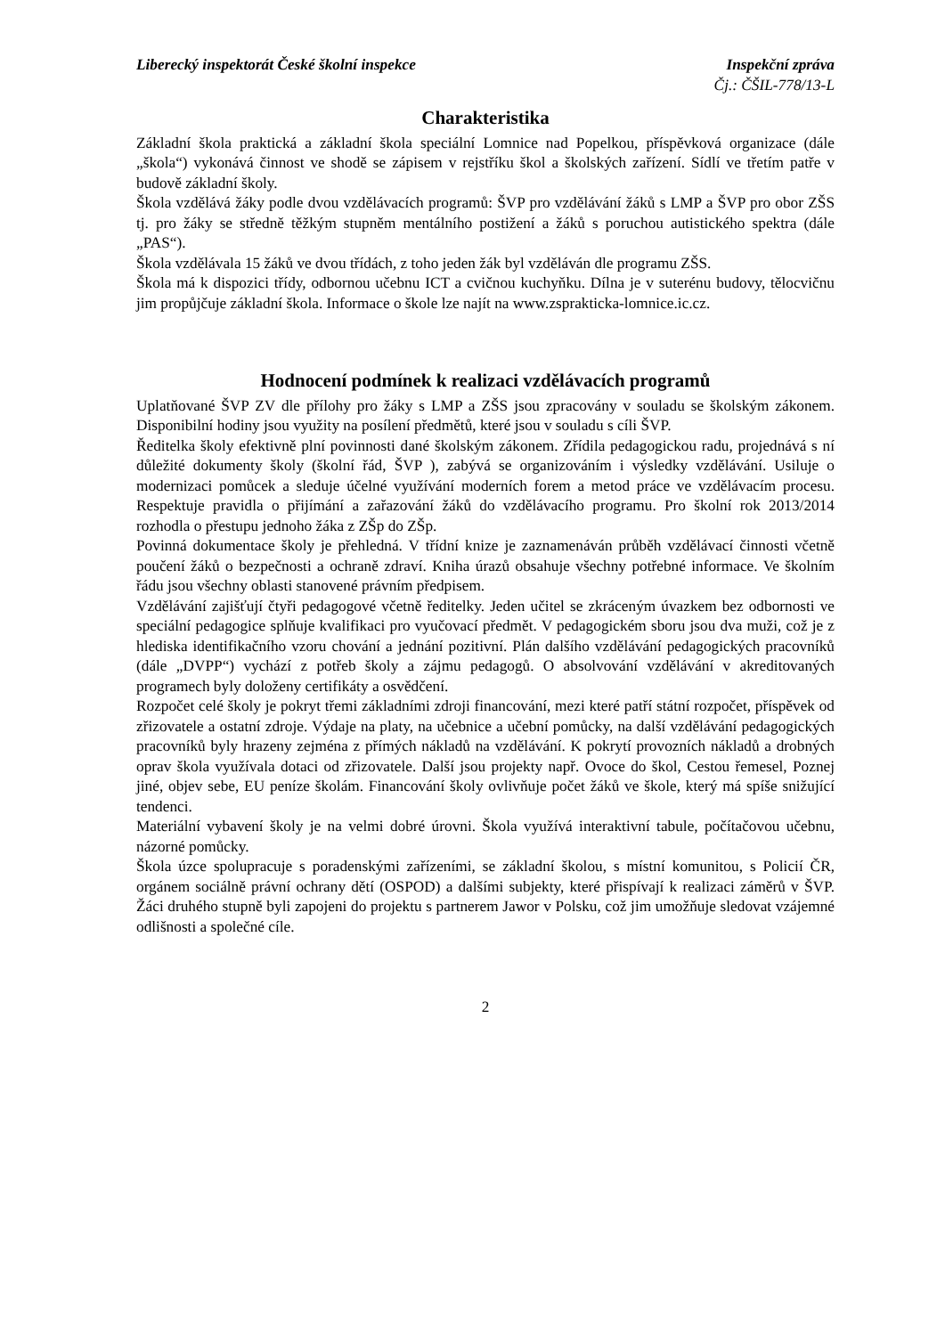Liberecký inspektorát České školní inspekce Inspekční zpráva
Čj.: ČŠIL-778/13-L
Charakteristika
Základní škola praktická a základní škola speciální Lomnice nad Popelkou, příspěvková organizace (dále „škola“) vykonává činnost ve shodě se zápisem v rejstříku škol a školských zařízení. Sídlí ve třetím patře v budově základní školy.
Škola vzdělává žáky podle dvou vzdělávacích programů: ŠVP pro vzdělávání žáků s LMP a ŠVP pro obor ZŠS tj. pro žáky se středně těžkým stupněm mentálního postižení a žáků s poruchou autistického spektra (dále „PAS“).
Škola vzdělávala 15 žáků ve dvou třídách, z toho jeden žák byl vzděláván dle programu ZŠS.
Škola má k dispozici třídy, odbornou učebnu ICT a cvičnou kuchyňku. Dílna je v suterénu budovy, tělocvičnu jim propůjčuje základní škola. Informace o škole lze najít na www.zsprakticka-lomnice.ic.cz.
Hodnocení podmínek k realizaci vzdělávacích programů
Uplatňované ŠVP ZV dle přílohy pro žáky s LMP a ZŠS jsou zpracovány v souladu se školským zákonem. Disponibilní hodiny jsou využity na posílení předmětů, které jsou v souladu s cíli ŠVP.
Ředitelka školy efektivně plní povinnosti dané školským zákonem. Zřídila pedagogickou radu, projednává s ní důležité dokumenty školy (školní řád, ŠVP ), zabývá se organizováním i výsledky vzdělávání. Usiluje o modernizaci pomůcek a sleduje účelné využívání moderních forem a metod práce ve vzdělávacím procesu. Respektuje pravidla o přijímání a zařazování žáků do vzdělávacího programu. Pro školní rok 2013/2014 rozhodla o přestupu jednoho žáka z ZŠp do ZŠp.
Povinná dokumentace školy je přehledná. V třídní knize je zaznamenáván průběh vzdělávací činnosti včetně poučení žáků o bezpečnosti a ochraně zdraví. Kniha úrazů obsahuje všechny potřebné informace. Ve školním řádu jsou všechny oblasti stanovené právním předpisem.
Vzdělávání zajišťují čtyři pedagogové včetně ředitelky. Jeden učitel se zkráceným úvazkem bez odbornosti ve speciální pedagogice splňuje kvalifikaci pro vyučovací předmět. V pedagogickém sboru jsou dva muži, což je z hlediska identifikačního vzoru chování a jednání pozitivní. Plán dalšího vzdělávání pedagogických pracovníků (dále „DVPP“) vychází z potřeb školy a zájmu pedagogů. O absolvování vzdělávání v akreditovaných programech byly doloženy certifikáty a osvědčení.
Rozpočet celé školy je pokryt třemi základními zdroji financování, mezi které patří státní rozpočet, příspěvek od zřizovatele a ostatní zdroje. Výdaje na platy, na učebnice a učební pomůcky, na další vzdělávání pedagogických pracovníků byly hrazeny zejména z přímých nákladů na vzdělávání. K pokrytí provozních nákladů a drobných oprav škola využívala dotaci od zřizovatele. Další jsou projekty např. Ovoce do škol, Cestou řemesel, Poznej jiné, objev sebe, EU peníze školám. Financování školy ovlivňuje počet žáků ve škole, který má spíše snižující tendenci.
Materiální vybavení školy je na velmi dobré úrovni. Škola využívá interaktivní tabule, počítačovou učebnu, názorné pomůcky.
Škola úzce spolupracuje s poradenskými zařízeními, se základní školou, s místní komunitou, s Policií ČR, orgánem sociálně právní ochrany dětí (OSPOD) a dalšími subjekty, které přispívají k realizaci záměrů v ŠVP. Žáci druhého stupně byli zapojeni do projektu s partnerem Jawor v Polsku, což jim umožňuje sledovat vzájemné odlišnosti a společné cíle.
2